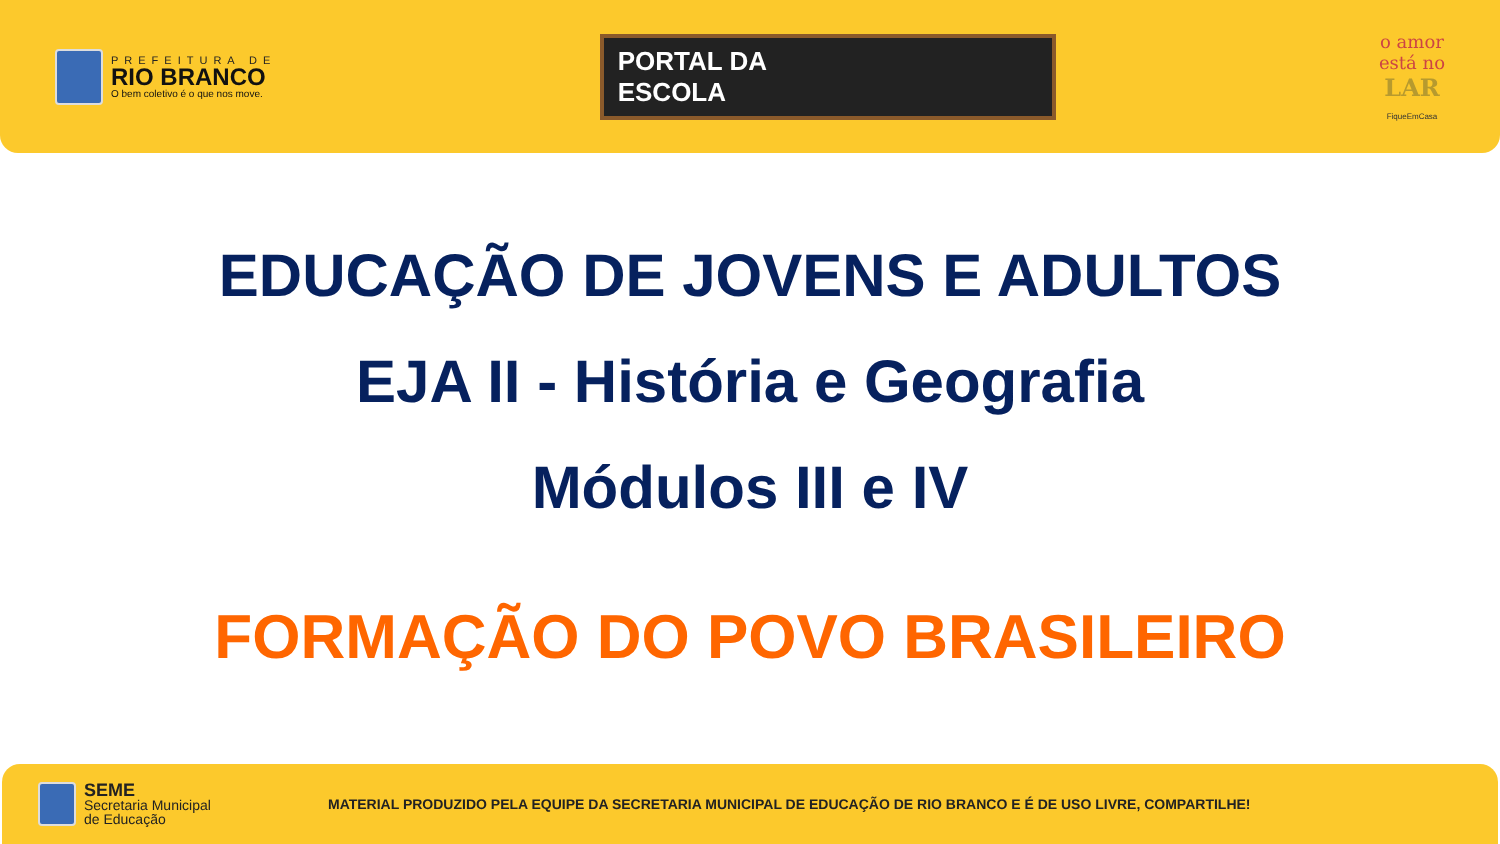PREFEITURA DE
RIO BRANCO
O bem coletivo é o que nos move.
PORTAL DA
ESCOLA
o amor
está no
LAR
FiqueEmCasa
EDUCAÇÃO DE JOVENS E ADULTOS
EJA II - História e Geografia
Módulos III e IV
FORMAÇÃO DO POVO BRASILEIRO
SEME
Secretaria Municipal
de Educação
MATERIAL PRODUZIDO PELA EQUIPE DA SECRETARIA MUNICIPAL DE EDUCAÇÃO DE RIO BRANCO E É DE USO LIVRE, COMPARTILHE!